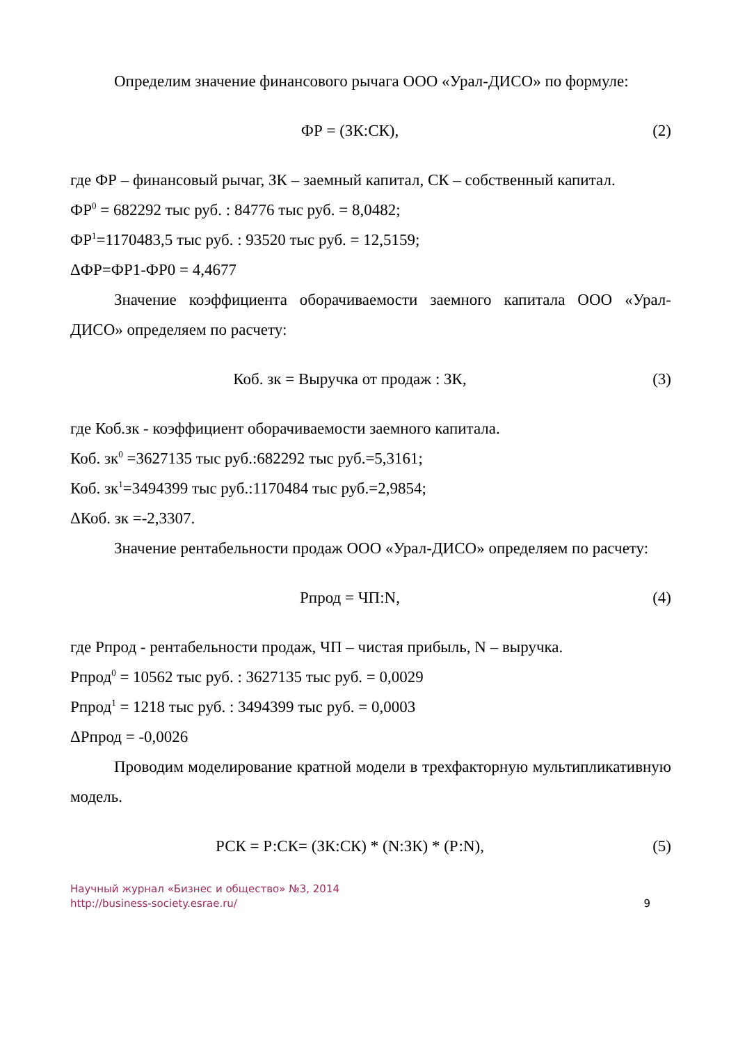Определим значение финансового рычага ООО «Урал-ДИСО» по формуле:
ФР = (ЗК:СК), (2)
где ФР – финансовый рычаг, ЗК – заемный капитал, СК – собственный капитал.
ФР<sup>0</sup> = 682292 тыс руб. : 84776 тыс руб. = 8,0482;
ФР<sup>1</sup>=1170483,5 тыс руб. : 93520 тыс руб. = 12,5159;
ΔФР=ФР1-ФР0 = 4,4677
Значение коэффициента оборачиваемости заемного капитала ООО «Урал-ДИСО» определяем по расчету:
Коб. зк = Выручка от продаж : ЗК, (3)
где Коб.зк - коэффициент оборачиваемости заемного капитала.
Коб. зк<sup>0</sup> =3627135 тыс руб.:682292 тыс руб.=5,3161;
Коб. зк<sup>1</sup>=3494399 тыс руб.:1170484 тыс руб.=2,9854;
ΔКоб. зк =-2,3307.
Значение рентабельности продаж ООО «Урал-ДИСО» определяем по расчету:
Рпрод = ЧП:N, (4)
где Рпрод - рентабельности продаж, ЧП – чистая прибыль, N – выручка.
Рпрод<sup>0</sup> = 10562 тыс руб. : 3627135 тыс руб. = 0,0029
Рпрод<sup>1</sup> = 1218 тыс руб. : 3494399 тыс руб. = 0,0003
ΔРпрод = -0,0026
Проводим моделирование кратной модели в трехфакторную мультипликативную модель.
РСК = Р:СК= (ЗК:СК) * (N:ЗК) * (Р:N), (5)
Научный журнал «Бизнес и общество» №3, 2014
http://business-society.esrae.ru/
9